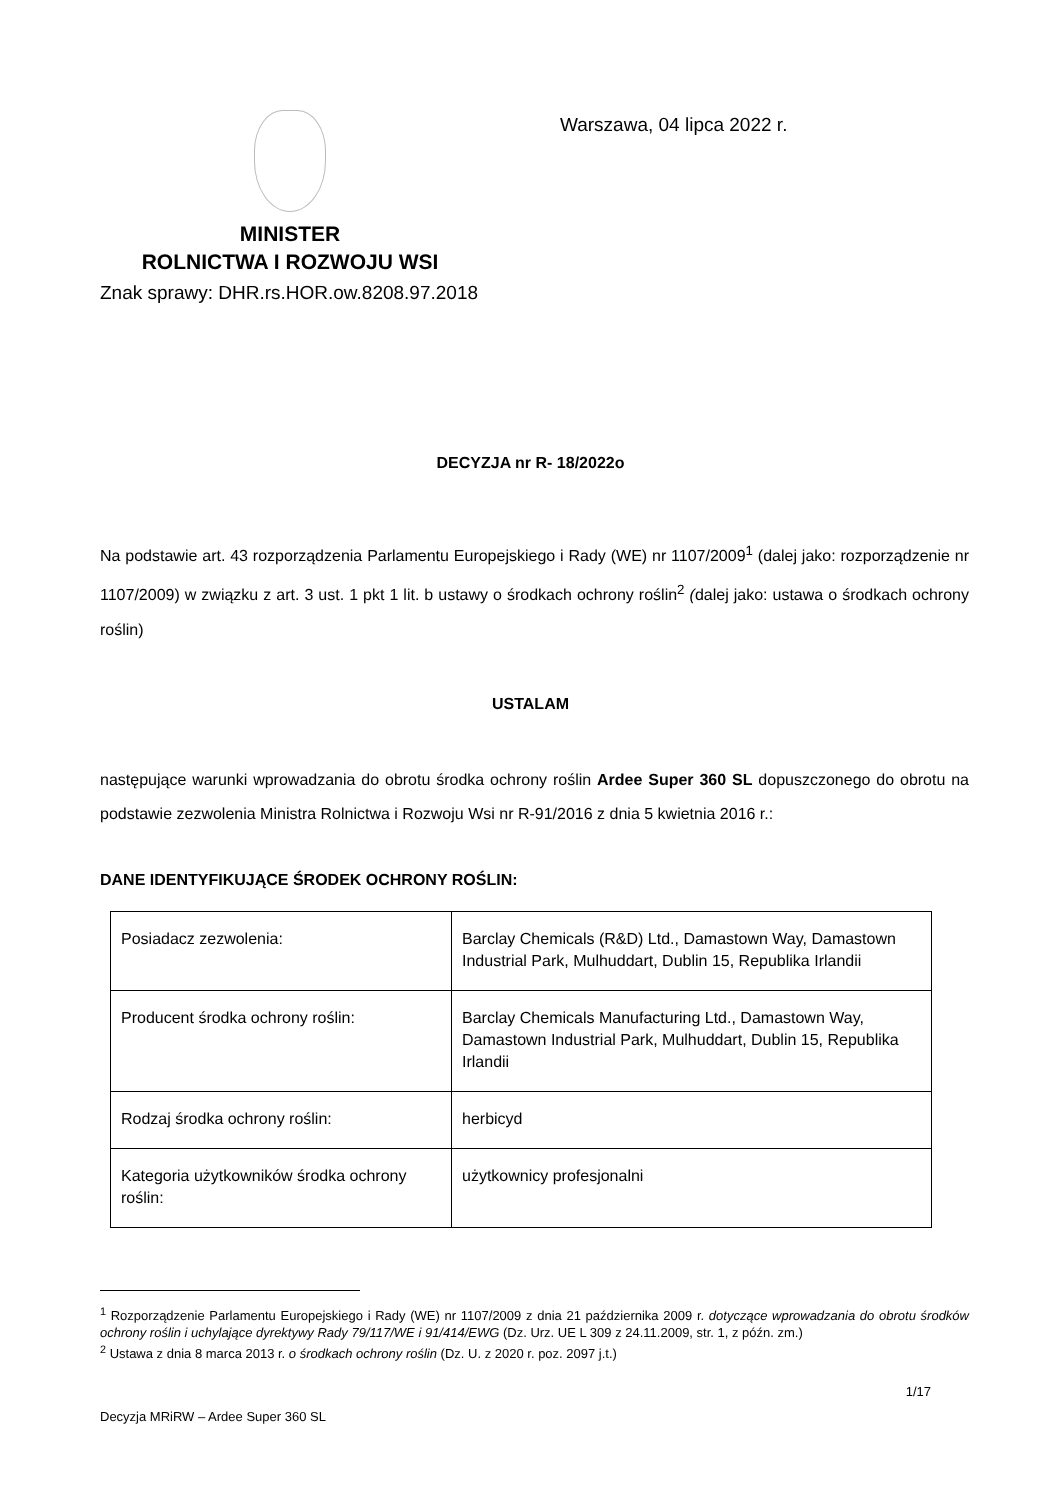MINISTER
ROLNICTWA I ROZWOJU WSI
Warszawa, 04 lipca 2022 r.
Znak sprawy: DHR.rs.HOR.ow.8208.97.2018
DECYZJA nr R- 18/2022o
Na podstawie art. 43 rozporządzenia Parlamentu Europejskiego i Rady (WE) nr 1107/2009<sup>1</sup> (dalej jako: rozporządzenie nr 1107/2009) w związku z art. 3 ust. 1 pkt 1 lit. b ustawy o środkach ochrony roślin<sup>2</sup> (dalej jako: ustawa o środkach ochrony roślin)
USTALAM
następujące warunki wprowadzania do obrotu środka ochrony roślin Ardee Super 360 SL dopuszczonego do obrotu na podstawie zezwolenia Ministra Rolnictwa i Rozwoju Wsi nr R-91/2016 z dnia 5 kwietnia 2016 r.:
DANE IDENTYFIKUJĄCE ŚRODEK OCHRONY ROŚLIN:
| Posiadacz zezwolenia: | Barclay Chemicals (R&D) Ltd., Damastown Way, Damastown Industrial Park, Mulhuddart, Dublin 15, Republika Irlandii |
| Producent środka ochrony roślin: | Barclay Chemicals Manufacturing Ltd., Damastown Way, Damastown Industrial Park, Mulhuddart, Dublin 15, Republika Irlandii |
| Rodzaj środka ochrony roślin: | herbicyd |
| Kategoria użytkowników środka ochrony roślin: | użytkownicy profesjonalni |
<sup>1</sup> Rozporządzenie Parlamentu Europejskiego i Rady (WE) nr 1107/2009 z dnia 21 października 2009 r. dotyczące wprowadzania do obrotu środków ochrony roślin i uchylające dyrektywy Rady 79/117/WE i 91/414/EWG (Dz. Urz. UE L 309 z 24.11.2009, str. 1, z późn. zm.)
<sup>2</sup> Ustawa z dnia 8 marca 2013 r. o środkach ochrony roślin (Dz. U. z 2020 r. poz. 2097 j.t.)
1/17
Decyzja MRiRW – Ardee Super 360 SL